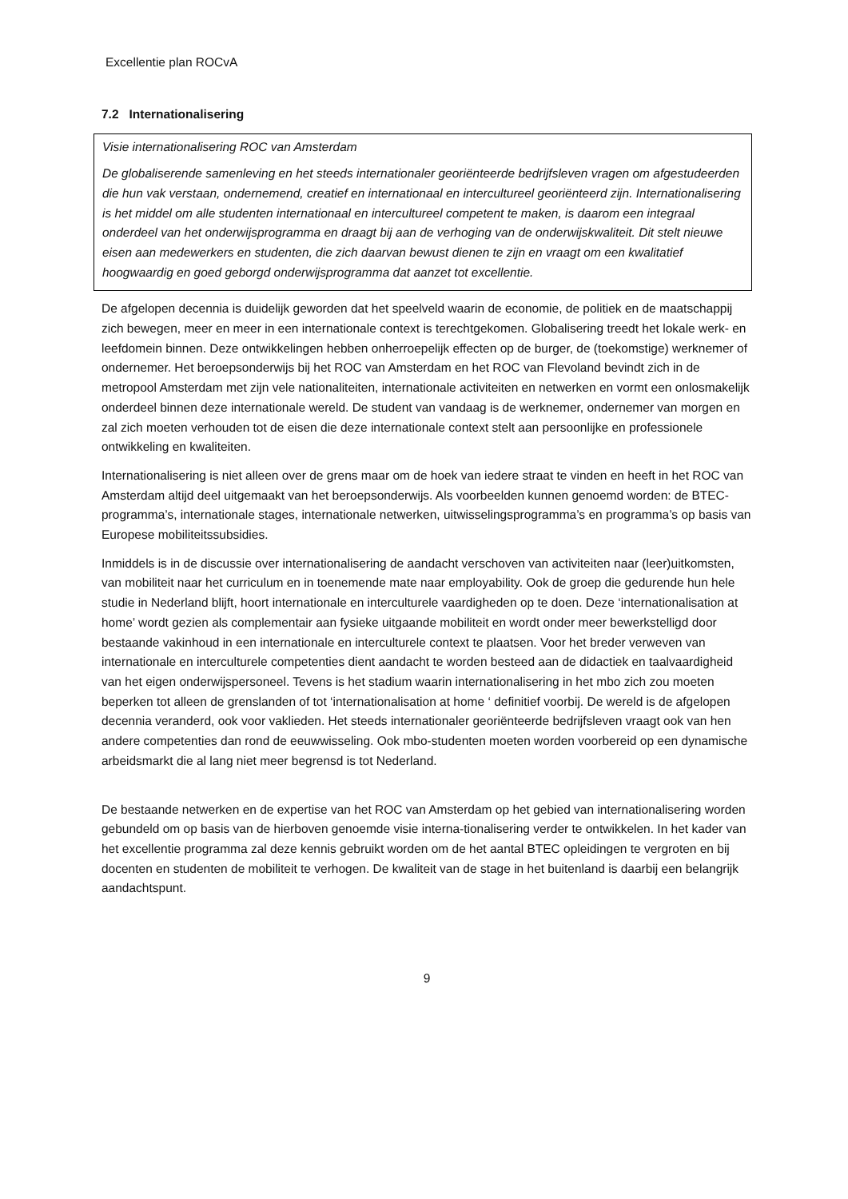Excellentie plan ROCvA
7.2 Internationalisering
Visie internationalisering ROC van Amsterdam
De globaliserende samenleving en het steeds internationaler georiënteerde bedrijfsleven vragen om afgestudeerden die hun vak verstaan, ondernemend, creatief en internationaal en intercultureel georiënteerd zijn. Internationalisering is het middel om alle studenten internationaal en intercultureel competent te maken, is daarom een integraal onderdeel van het onderwijsprogramma en draagt bij aan de verhoging van de onderwijskwaliteit. Dit stelt nieuwe eisen aan medewerkers en studenten, die zich daarvan bewust dienen te zijn en vraagt om een kwalitatief hoogwaardig en goed geborgd onderwijsprogramma dat aanzet tot excellentie.
De afgelopen decennia is duidelijk geworden dat het speelveld waarin de economie, de politiek en de maatschappij zich bewegen, meer en meer in een internationale context is terechtgekomen. Globalisering treedt het lokale werk- en leefdomein binnen. Deze ontwikkelingen hebben onherroepelijk effecten op de burger, de (toekomstige) werknemer of ondernemer. Het beroepsonderwijs bij het ROC van Amsterdam en het ROC van Flevoland bevindt zich in de metropool Amsterdam met zijn vele nationaliteiten, internationale activiteiten en netwerken en vormt een onlosmakelijk onderdeel binnen deze internationale wereld. De student van vandaag is de werknemer, ondernemer van morgen en zal zich moeten verhouden tot de eisen die deze internationale context stelt aan persoonlijke en professionele ontwikkeling en kwaliteiten.
Internationalisering is niet alleen over de grens maar om de hoek van iedere straat te vinden en heeft in het ROC van Amsterdam altijd deel uitgemaakt van het beroepsonderwijs. Als voorbeelden kunnen genoemd worden: de BTEC-programma’s, internationale stages, internationale netwerken, uitwisselingsprogramma’s en programma’s op basis van Europese mobiliteitssubsidies.
Inmiddels is in de discussie over internationalisering de aandacht verschoven van activiteiten naar (leer)uitkomsten, van mobiliteit naar het curriculum en in toenemende mate naar employability. Ook de groep die gedurende hun hele studie in Nederland blijft, hoort internationale en interculturele vaardigheden op te doen. Deze ‘internationalisation at home’ wordt gezien als complementair aan fysieke uitgaande mobiliteit en wordt onder meer bewerkstelligd door bestaande vakinhoud in een internationale en interculturele context te plaatsen. Voor het breder verweven van internationale en interculturele competenties dient aandacht te worden besteed aan de didactiek en taalvaardigheid van het eigen onderwijspersoneel. Tevens is het stadium waarin internationalisering in het mbo zich zou moeten beperken tot alleen de grenslanden of tot ‘internationalisation at home ‘ definitief voorbij. De wereld is de afgelopen decennia veranderd, ook voor vaklieden. Het steeds internationaler georiënteerde bedrijfsleven vraagt ook van hen andere competenties dan rond de eeuwwisseling. Ook mbo-studenten moeten worden voorbereid op een dynamische arbeidsmarkt die al lang niet meer begrensd is tot Nederland.
De bestaande netwerken en de expertise van het ROC van Amsterdam op het gebied van internationalisering worden gebundeld om op basis van de hierboven genoemde visie interna-tionalisering verder te ontwikkelen. In het kader van het excellentie programma zal deze kennis gebruikt worden om de het aantal BTEC opleidingen te vergroten en bij docenten en studenten de mobiliteit te verhogen. De kwaliteit van de stage in het buitenland is daarbij een belangrijk aandachtspunt.
9